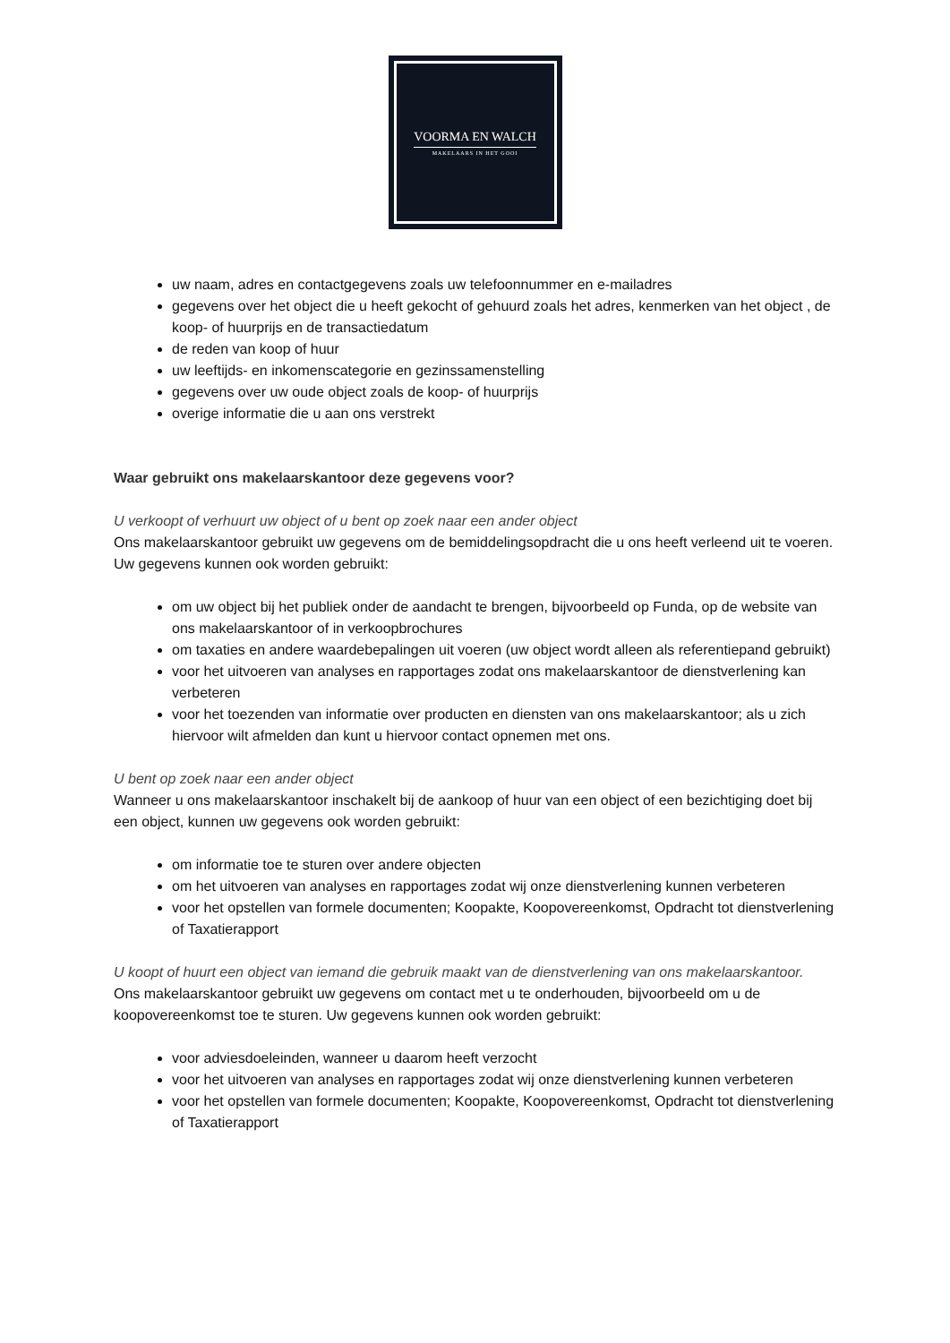VOORMA EN WALCH
MAKELAARS IN HET GOOI
uw naam, adres en contactgegevens zoals uw telefoonnummer en e-mailadres
gegevens over het object die u heeft gekocht of gehuurd zoals het adres, kenmerken van het object , de koop- of huurprijs en de transactiedatum
de reden van koop of huur
uw leeftijds- en inkomenscategorie en gezinssamenstelling
gegevens over uw oude object zoals de koop- of huurprijs
overige informatie die u aan ons verstrekt
Waar gebruikt ons makelaarskantoor deze gegevens voor?
U verkoopt of verhuurt uw object of u bent op zoek naar een ander object
Ons makelaarskantoor gebruikt uw gegevens om de bemiddelingsopdracht die u ons heeft verleend uit te voeren. Uw gegevens kunnen ook worden gebruikt:
om uw object bij het publiek onder de aandacht te brengen, bijvoorbeeld op Funda, op de website van ons makelaarskantoor of in verkoopbrochures
om taxaties en andere waardebepalingen uit voeren (uw object wordt alleen als referentiepand gebruikt)
voor het uitvoeren van analyses en rapportages zodat ons makelaarskantoor de dienstverlening kan verbeteren
voor het toezenden van informatie over producten en diensten van ons makelaarskantoor; als u zich hiervoor wilt afmelden dan kunt u hiervoor contact opnemen met ons.
U bent op zoek naar een ander object
Wanneer u ons makelaarskantoor inschakelt bij de aankoop of huur van een object of een bezichtiging doet bij een object, kunnen uw gegevens ook worden gebruikt:
om informatie toe te sturen over andere objecten
om het uitvoeren van analyses en rapportages zodat wij onze dienstverlening kunnen verbeteren
voor het opstellen van formele documenten; Koopakte, Koopovereenkomst, Opdracht tot dienstverlening of Taxatierapport
U koopt of huurt een object van iemand die gebruik maakt van de dienstverlening van ons makelaarskantoor.
Ons makelaarskantoor gebruikt uw gegevens om contact met u te onderhouden, bijvoorbeeld om u de koopovereenkomst toe te sturen. Uw gegevens kunnen ook worden gebruikt:
voor adviesdoeleinden, wanneer u daarom heeft verzocht
voor het uitvoeren van analyses en rapportages zodat wij onze dienstverlening kunnen verbeteren
voor het opstellen van formele documenten; Koopakte, Koopovereenkomst, Opdracht tot dienstverlening of Taxatierapport